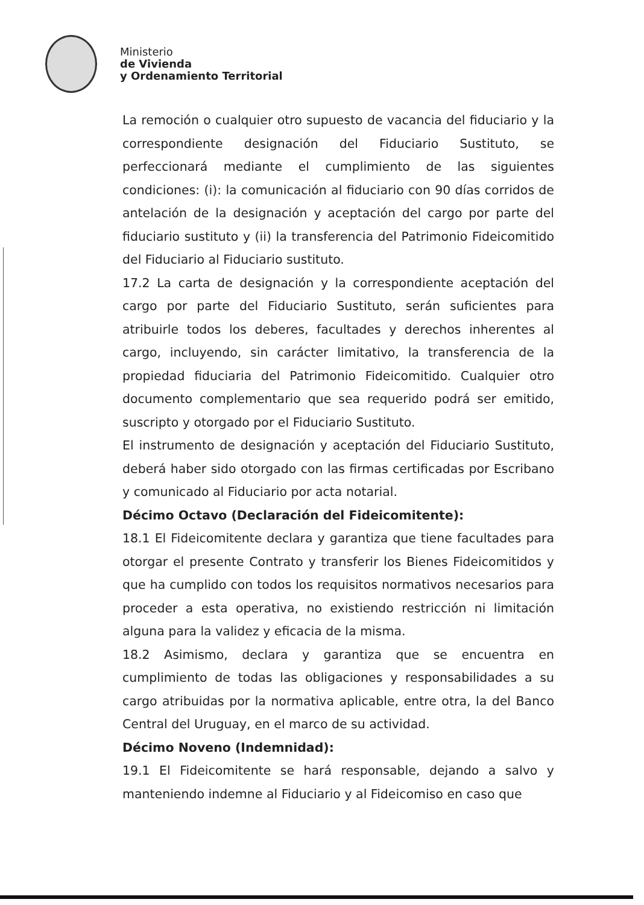Ministerio
de Vivienda
y Ordenamiento Territorial
La remoción o cualquier otro supuesto de vacancia del fiduciario y la correspondiente designación del Fiduciario Sustituto, se perfeccionará mediante el cumplimiento de las siguientes condiciones: (i): la comunicación al fiduciario con 90 días corridos de antelación de la designación y aceptación del cargo por parte del fiduciario sustituto y (ii) la transferencia del Patrimonio Fideicomitido del Fiduciario al Fiduciario sustituto.
17.2 La carta de designación y la correspondiente aceptación del cargo por parte del Fiduciario Sustituto, serán suficientes para atribuirle todos los deberes, facultades y derechos inherentes al cargo, incluyendo, sin carácter limitativo, la transferencia de la propiedad fiduciaria del Patrimonio Fideicomitido. Cualquier otro documento complementario que sea requerido podrá ser emitido, suscripto y otorgado por el Fiduciario Sustituto.
El instrumento de designación y aceptación del Fiduciario Sustituto, deberá haber sido otorgado con las firmas certificadas por Escribano y comunicado al Fiduciario por acta notarial.
Décimo Octavo (Declaración del Fideicomitente):
18.1 El Fideicomitente declara y garantiza que tiene facultades para otorgar el presente Contrato y transferir los Bienes Fideicomitidos y que ha cumplido con todos los requisitos normativos necesarios para proceder a esta operativa, no existiendo restricción ni limitación alguna para la validez y eficacia de la misma.
18.2 Asimismo, declara y garantiza que se encuentra en cumplimiento de todas las obligaciones y responsabilidades a su cargo atribuidas por la normativa aplicable, entre otra, la del Banco Central del Uruguay, en el marco de su actividad.
Décimo Noveno (Indemnidad):
19.1 El Fideicomitente se hará responsable, dejando a salvo y manteniendo indemne al Fiduciario y al Fideicomiso en caso que